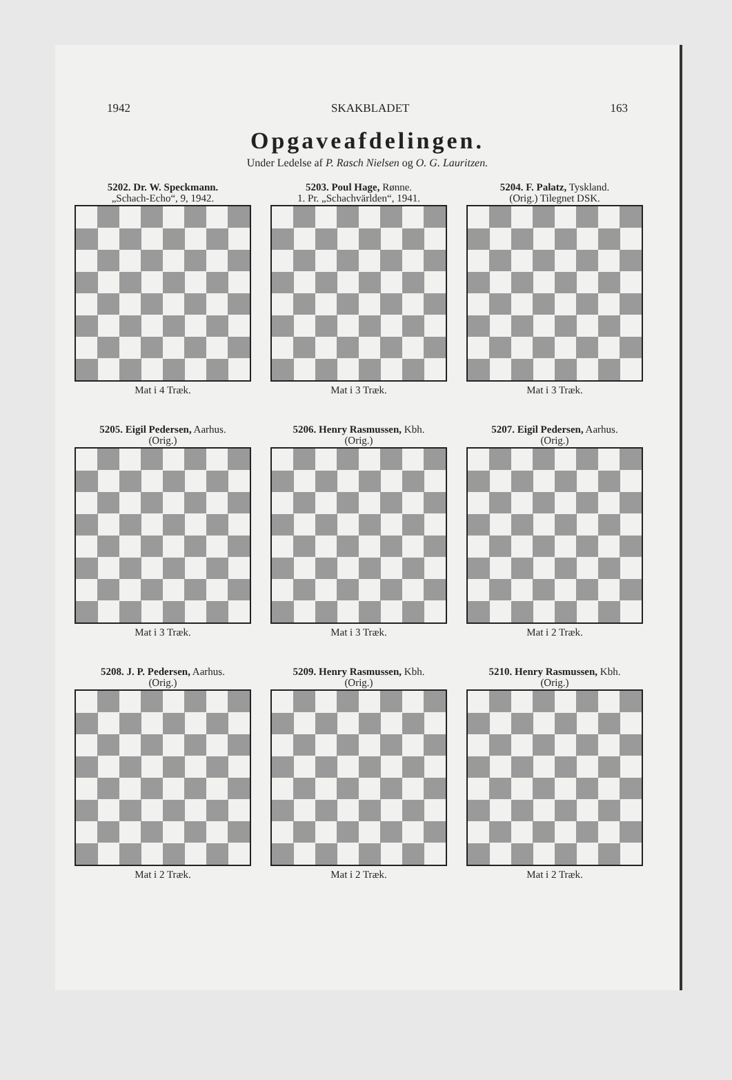1942 SKAKBLADET 163
Opgaveafdelingen.
Under Ledelse af P. Rasch Nielsen og O. G. Lauritzen.
5202. Dr. W. Speckmann.
„Schach-Echo“, 9, 1942.
Mat i 4 Træk.
5203. Poul Hage, Rønne.
1. Pr. „Schachvärlden“, 1941.
Mat i 3 Træk.
5204. F. Palatz, Tyskland.
(Orig.) Tilegnet DSK.
Mat i 3 Træk.
5205. Eigil Pedersen, Aarhus.
(Orig.)
Mat i 3 Træk.
5206. Henry Rasmussen, Kbh.
(Orig.)
Mat i 3 Træk.
5207. Eigil Pedersen, Aarhus.
(Orig.)
Mat i 2 Træk.
5208. J. P. Pedersen, Aarhus.
(Orig.)
Mat i 2 Træk.
5209. Henry Rasmussen, Kbh.
(Orig.)
Mat i 2 Træk.
5210. Henry Rasmussen, Kbh.
(Orig.)
Mat i 2 Træk.